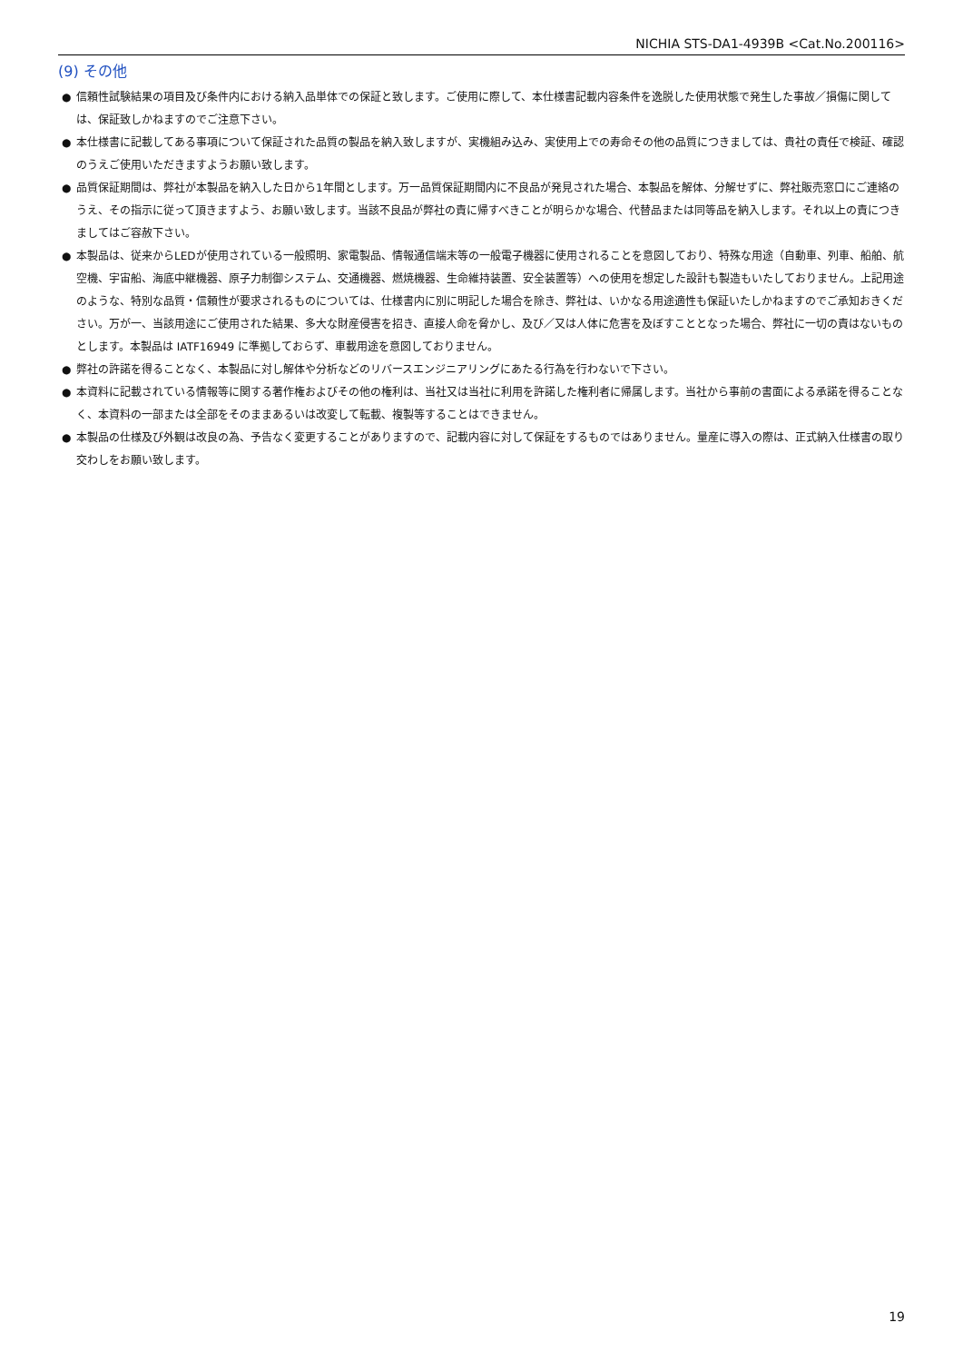NICHIA STS-DA1-4939B <Cat.No.200116>
(9) その他
● 信頼性試験結果の項目及び条件内における納入品単体での保証と致します。ご使用に際して、本仕様書記載内容条件を逸脱した使用状態で発生した事故／損傷に関しては、保証致しかねますのでご注意下さい。
● 本仕様書に記載してある事項について保証された品質の製品を納入致しますが、実機組み込み、実使用上での寿命その他の品質につきましては、貴社の責任で検証、確認のうえご使用いただきますようお願い致します。
● 品質保証期間は、弊社が本製品を納入した日から1年間とします。万一品質保証期間内に不良品が発見された場合、本製品を解体、分解せずに、弊社販売窓口にご連絡のうえ、その指示に従って頂きますよう、お願い致します。当該不良品が弊社の責に帰すべきことが明らかな場合、代替品または同等品を納入します。それ以上の責につきましてはご容赦下さい。
● 本製品は、従来からLEDが使用されている一般照明、家電製品、情報通信端末等の一般電子機器に使用されることを意図しており、特殊な用途（自動車、列車、船舶、航空機、宇宙船、海底中継機器、原子力制御システム、交通機器、燃焼機器、生命維持装置、安全装置等）への使用を想定した設計も製造もいたしておりません。上記用途のような、特別な品質・信頼性が要求されるものについては、仕様書内に別に明記した場合を除き、弊社は、いかなる用途適性も保証いたしかねますのでご承知おきください。万が一、当該用途にご使用された結果、多大な財産侵害を招き、直接人命を脅かし、及び／又は人体に危害を及ぼすこととなった場合、弊社に一切の責はないものとします。本製品は IATF16949 に準拠しておらず、車載用途を意図しておりません。
● 弊社の許諾を得ることなく、本製品に対し解体や分析などのリバースエンジニアリングにあたる行為を行わないで下さい。
● 本資料に記載されている情報等に関する著作権およびその他の権利は、当社又は当社に利用を許諾した権利者に帰属します。当社から事前の書面による承諾を得ることなく、本資料の一部または全部をそのままあるいは改変して転載、複製等することはできません。
● 本製品の仕様及び外観は改良の為、予告なく変更することがありますので、記載内容に対して保証をするものではありません。量産に導入の際は、正式納入仕様書の取り交わしをお願い致します。
19